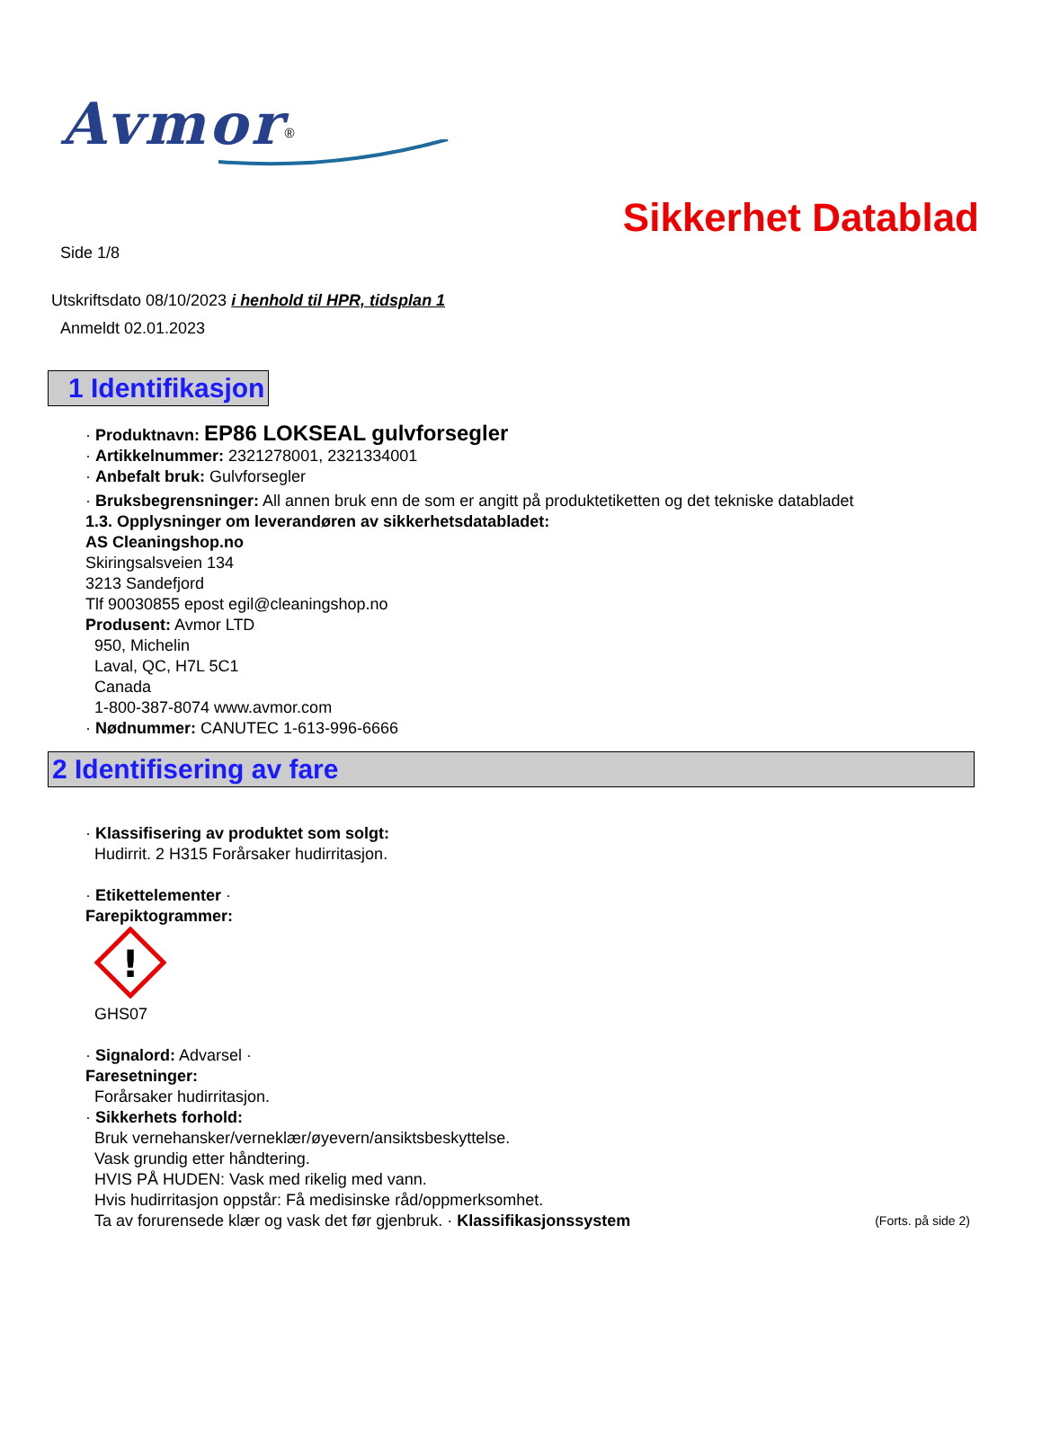Avmor<sup>®</sup>
Sikkerhet Datablad
Side 1/8
Utskriftsdato 08/10/2023 i henhold til HPR, tidsplan 1
Anmeldt 02.01.2023
1 Identifikasjon
· Produktnavn: EP86 LOKSEAL gulvforsegler
· Artikkelnummer: 2321278001, 2321334001
· Anbefalt bruk: Gulvforsegler
· Bruksbegrensninger: All annen bruk enn de som er angitt på produktetiketten og det tekniske databladet
1.3. Opplysninger om leverandøren av sikkerhetsdatabladet:
AS Cleaningshop.no
Skiringsalsveien 134
3213 Sandefjord
Tlf 90030855 epost egil@cleaningshop.no
Produsent: Avmor LTD
950, Michelin
Laval, QC, H7L 5C1
Canada
1-800-387-8074 www.avmor.com
· Nødnummer: CANUTEC 1-613-996-6666
2 Identifisering av fare
· Klassifisering av produktet som solgt:
Hudirrit. 2 H315 Forårsaker hudirritasjon.
· Etikettelementer ·
Farepiktogrammer:
!
GHS07
· Signalord: Advarsel ·
Faresetninger:
Forårsaker hudirritasjon.
· Sikkerhets forhold:
Bruk vernehansker/verneklær/øyevern/ansiktsbeskyttelse.
Vask grundig etter håndtering.
HVIS PÅ HUDEN: Vask med rikelig med vann.
Hvis hudirritasjon oppstår: Få medisinske råd/oppmerksomhet.
Ta av forurensede klær og vask det før gjenbruk. · Klassifikasjonssystem (Forts. på side 2)